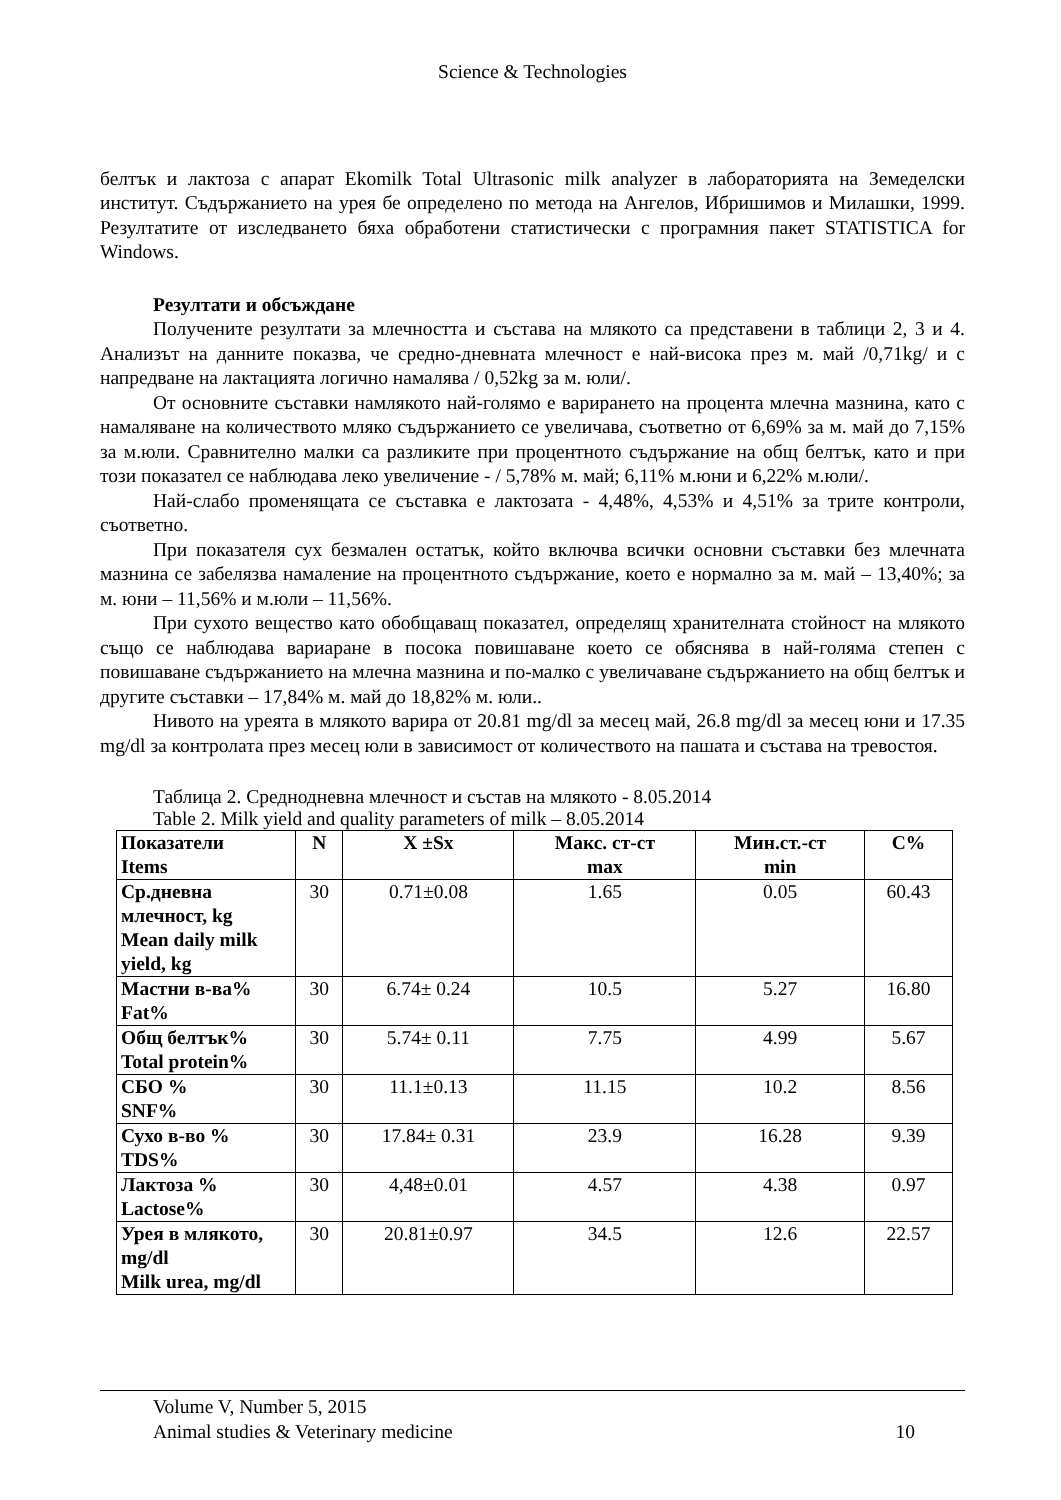Science & Technologies
белтък и лактоза с апарат Ekomilk Total Ultrasonic milk analyzer в лабораторията на Земеделски институт. Съдържанието на урея бе определено по метода на Ангелов, Ибришимов и Милашки, 1999. Резултатите от изследването бяха обработени статистически с програмния пакет STATISTICA for Windows.
Резултати и обсъждане
Получените резултати за млечността и състава на млякото са представени в таблици 2, 3 и 4. Анализът на данните показва, че средно-дневната млечност е най-висока през м. май /0,71kg/ и с напредване на лактацията логично намалява / 0,52kg за м. юли/.
От основните съставки намлякото най-голямо е варирането на процента млечна мазнина, като с намаляване на количеството мляко съдържанието се увеличава, съответно от 6,69% за м. май до 7,15% за м.юли. Сравнително малки са разликите при процентното съдържание на общ белтък, като и при този показател се наблюдава леко увеличение - / 5,78% м. май; 6,11% м.юни и 6,22% м.юли/.
Най-слабо променящата се съставка е лактозата - 4,48%, 4,53% и 4,51% за трите контроли, съответно.
При показателя сух безмален остатък, който включва всички основни съставки без млечната мазнина се забелязва намаление на процентното съдържание, което е нормално за м. май – 13,40%; за м. юни – 11,56% и м.юли – 11,56%.
При сухото вещество като обобщаващ показател, определящ хранителната стойност на млякото също се наблюдава вариаране в посока повишаване което се обяснява в най-голяма степен с повишаване съдържанието на млечна мазнина и по-малко с увеличаване съдържанието на общ белтък и другите съставки – 17,84% м. май до 18,82% м. юли..
Нивото на уреята в млякото варира от 20.81 mg/dl за месец май, 26.8 mg/dl за месец юни и 17.35 mg/dl за контролата през месец юли в зависимост от количеството на пашата и състава на тревостоя.
Таблица 2. Среднодневна млечност и състав на млякото - 8.05.2014
Table 2. Milk yield and quality parameters of milk – 8.05.2014
| Показатели Items | N | X ±Sx | Макс. ст-ст max | Мин.ст.-ст min | С% |
| --- | --- | --- | --- | --- | --- |
| Ср.дневна млечност, kg Mean daily milk yield, kg | 30 | 0.71±0.08 | 1.65 | 0.05 | 60.43 |
| Мастни в-ва% Fat% | 30 | 6.74± 0.24 | 10.5 | 5.27 | 16.80 |
| Общ белтък% Total protein% | 30 | 5.74± 0.11 | 7.75 | 4.99 | 5.67 |
| СБО % SNF% | 30 | 11.1±0.13 | 11.15 | 10.2 | 8.56 |
| Сухо в-во % TDS% | 30 | 17.84± 0.31 | 23.9 | 16.28 | 9.39 |
| Лактоза % Lactose% | 30 | 4,48±0.01 | 4.57 | 4.38 | 0.97 |
| Урея в млякото, mg/dl Milk urea, mg/dl | 30 | 20.81±0.97 | 34.5 | 12.6 | 22.57 |
Volume V, Number 5, 2015
Animal studies & Veterinary medicine 10